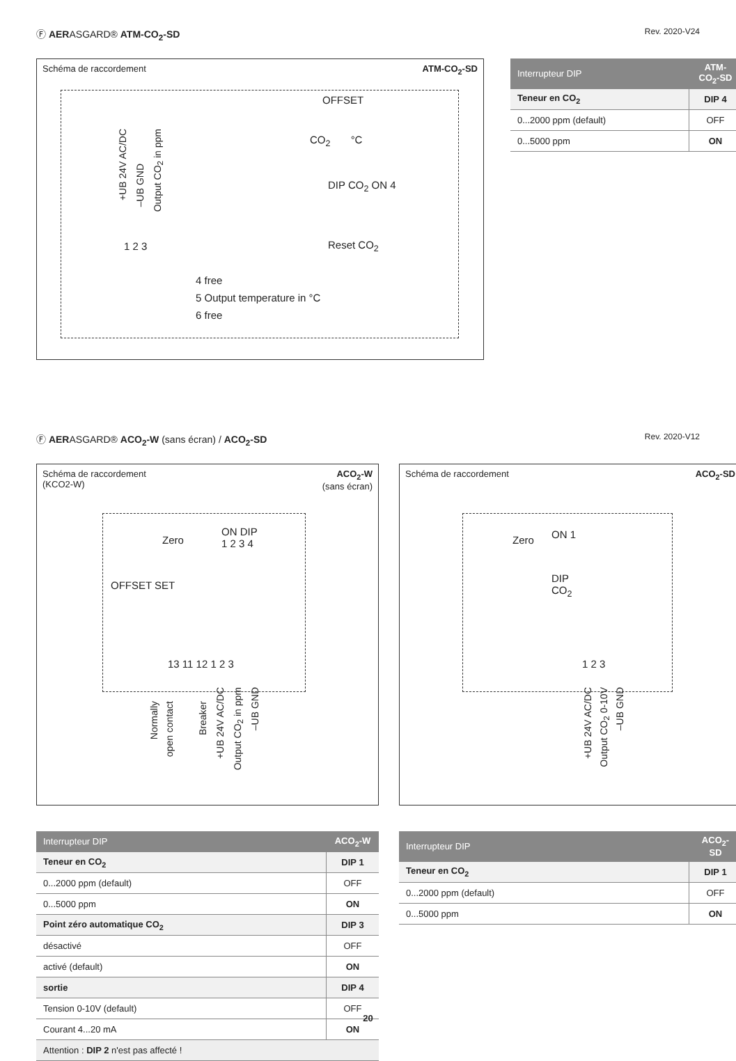Ⓕ AERASGARD® ATM-CO<sub>2</sub>-SD
Rev. 2020-V24
Schéma de raccordement ATM-CO<sub>2</sub>-SD
OFFSET
CO<sub>2</sub> °C
+UB 24V AC/DC
–UB GND
Output CO<sub>2</sub> in ppm
1 2 3
DIP CO<sub>2</sub> ON 4
Reset CO<sub>2</sub>
4 free
5 Output temperature in °C
6 free
| Interrupteur DIP | ATM-CO<sub>2</sub>-SD |
| --- | --- |
| Teneur en CO<sub>2</sub> | DIP 4 |
| 0...2000 ppm (default) | OFF |
| 0...5000 ppm | ON |
Ⓕ AERASGARD® ACO<sub>2</sub>-W (sans écran) / ACO<sub>2</sub>-SD
Rev. 2020-V12
Schéma de raccordement
(KCO2-W) ACO<sub>2</sub>-W
(sans écran)
Zero
ON DIP
1 2 3 4
OFFSET SET
13 11 12 1 2 3
Normally
open contact
Breaker
+UB 24V AC/DC
Output CO<sub>2</sub> in ppm
–UB GND
Schéma de raccordement ACO<sub>2</sub>-SD
Zero ON 1
DIP
CO<sub>2</sub>
1 2 3
+UB 24V AC/DC
Output CO<sub>2</sub> 0-10V
–UB GND
| Interrupteur DIP | ACO<sub>2</sub>-W |
| --- | --- |
| Teneur en CO<sub>2</sub> | DIP 1 |
| 0...2000 ppm (default) | OFF |
| 0...5000 ppm | ON |
| Point zéro automatique CO<sub>2</sub> | DIP 3 |
| désactivé | OFF |
| activé (default) | ON |
| sortie | DIP 4 |
| Tension 0-10V (default) | OFF |
| Courant 4...20 mA | ON |
| Attention : DIP 2 n'est pas affecté ! | |
| Interrupteur DIP | ACO<sub>2</sub>-SD |
| --- | --- |
| Teneur en CO<sub>2</sub> | DIP 1 |
| 0...2000 ppm (default) | OFF |
| 0...5000 ppm | ON |
20